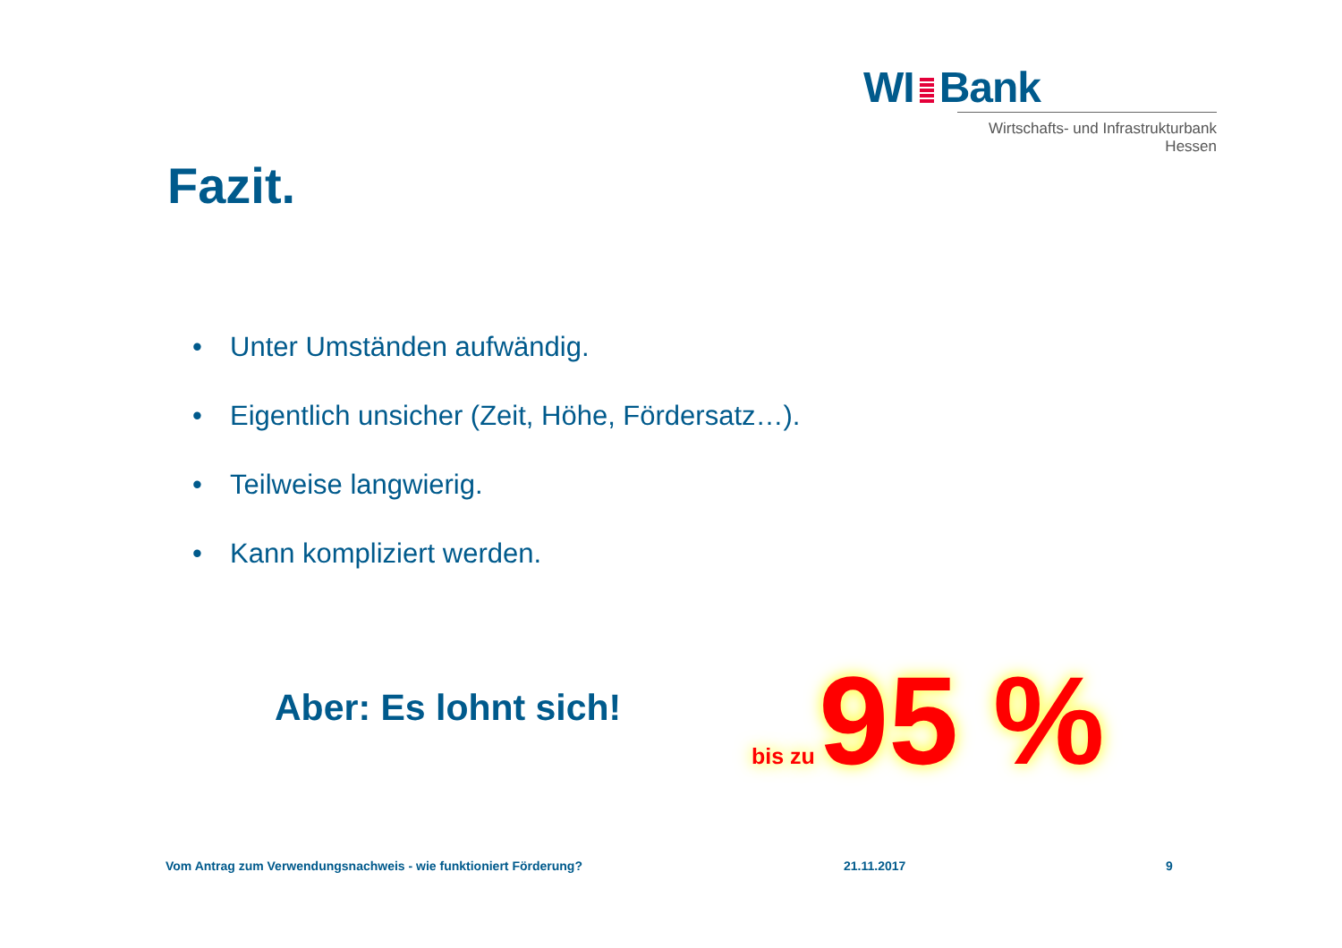WI Bank
Wirtschafts- und Infrastrukturbank Hessen
Fazit.
• Unter Umständen aufwändig.
• Eigentlich unsicher (Zeit, Höhe, Fördersatz…).
• Teilweise langwierig.
• Kann kompliziert werden.
Aber: Es lohnt sich!
bis zu 95 %
Vom Antrag zum Verwendungsnachweis - wie funktioniert Förderung?
21.11.2017 9